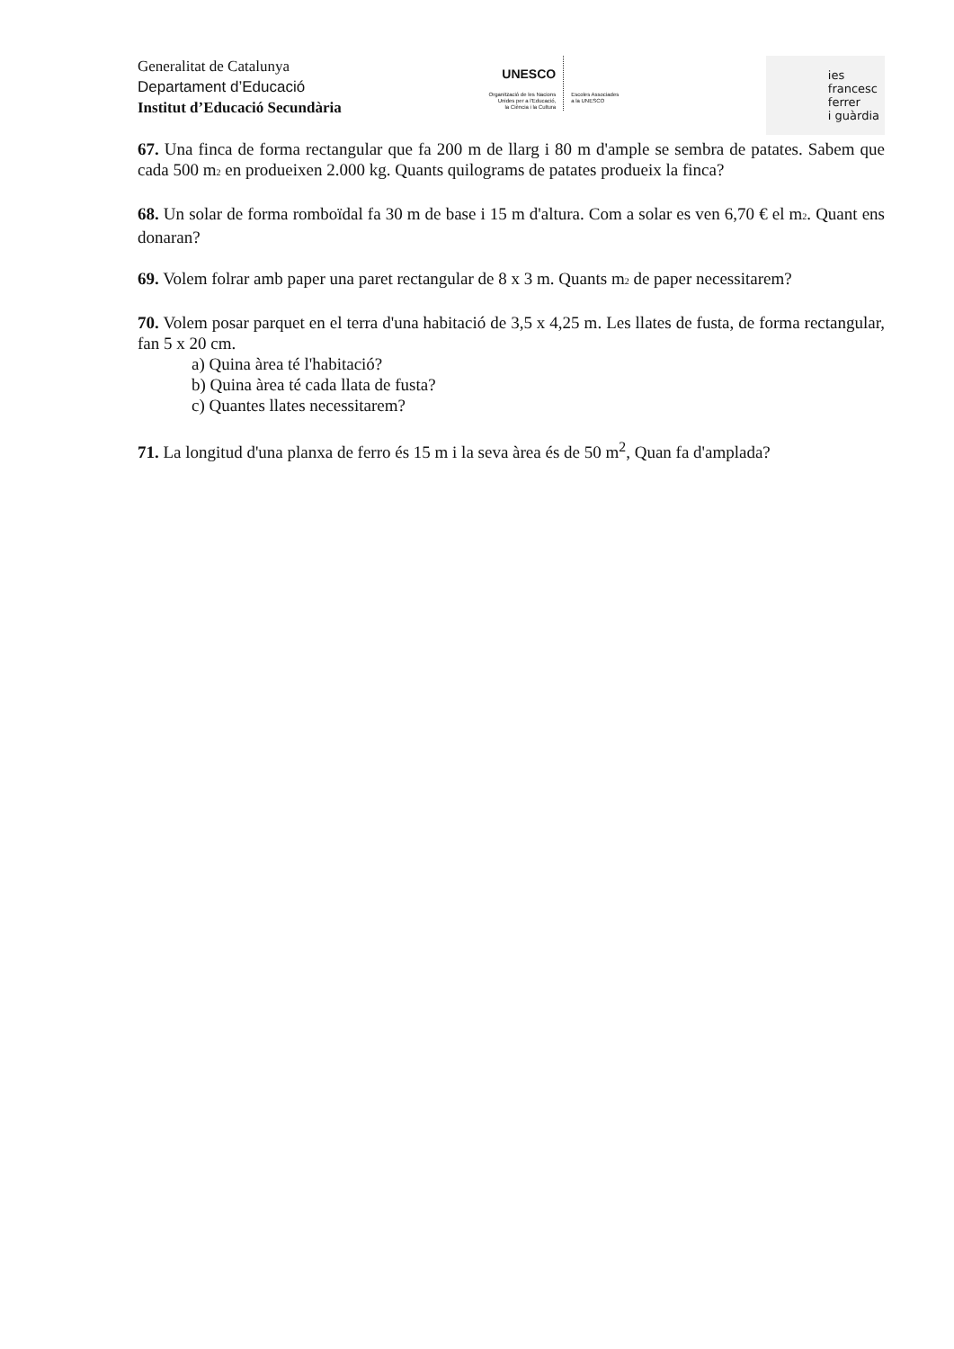Generalitat de Catalunya
Departament d’Educació
Institut d’Educació Secundària
UNESCO
Organització de les Nacions
Unides per a l'Educació,
la Ciència i la Cultura
Escoles Associades
a la UNESCO
ies
francesc
ferrer
i guàrdia
67. Una finca de forma rectangular que fa 200 m de llarg i 80 m d'ample se sembra de patates. Sabem que cada 500 m<sub>2</sub> en produeixen 2.000 kg. Quants quilograms de patates produeix la finca?
68. Un solar de forma romboïdal fa 30 m de base i 15 m d'altura. Com a solar es ven 6,70 € el m<sub>2</sub>. Quant ens donaran?
69. Volem folrar amb paper una paret rectangular de 8 x 3 m. Quants m<sub>2</sub> de paper necessitarem?
70. Volem posar parquet en el terra d'una habitació de 3,5 x 4,25 m. Les llates de fusta, de forma rectangular, fan 5 x 20 cm.
a) Quina àrea té l'habitació?
b) Quina àrea té cada llata de fusta?
c) Quantes llates necessitarem?
71. La longitud d'una planxa de ferro és 15 m i la seva àrea és de 50 m<sup>2</sup>, Quan fa d'amplada?